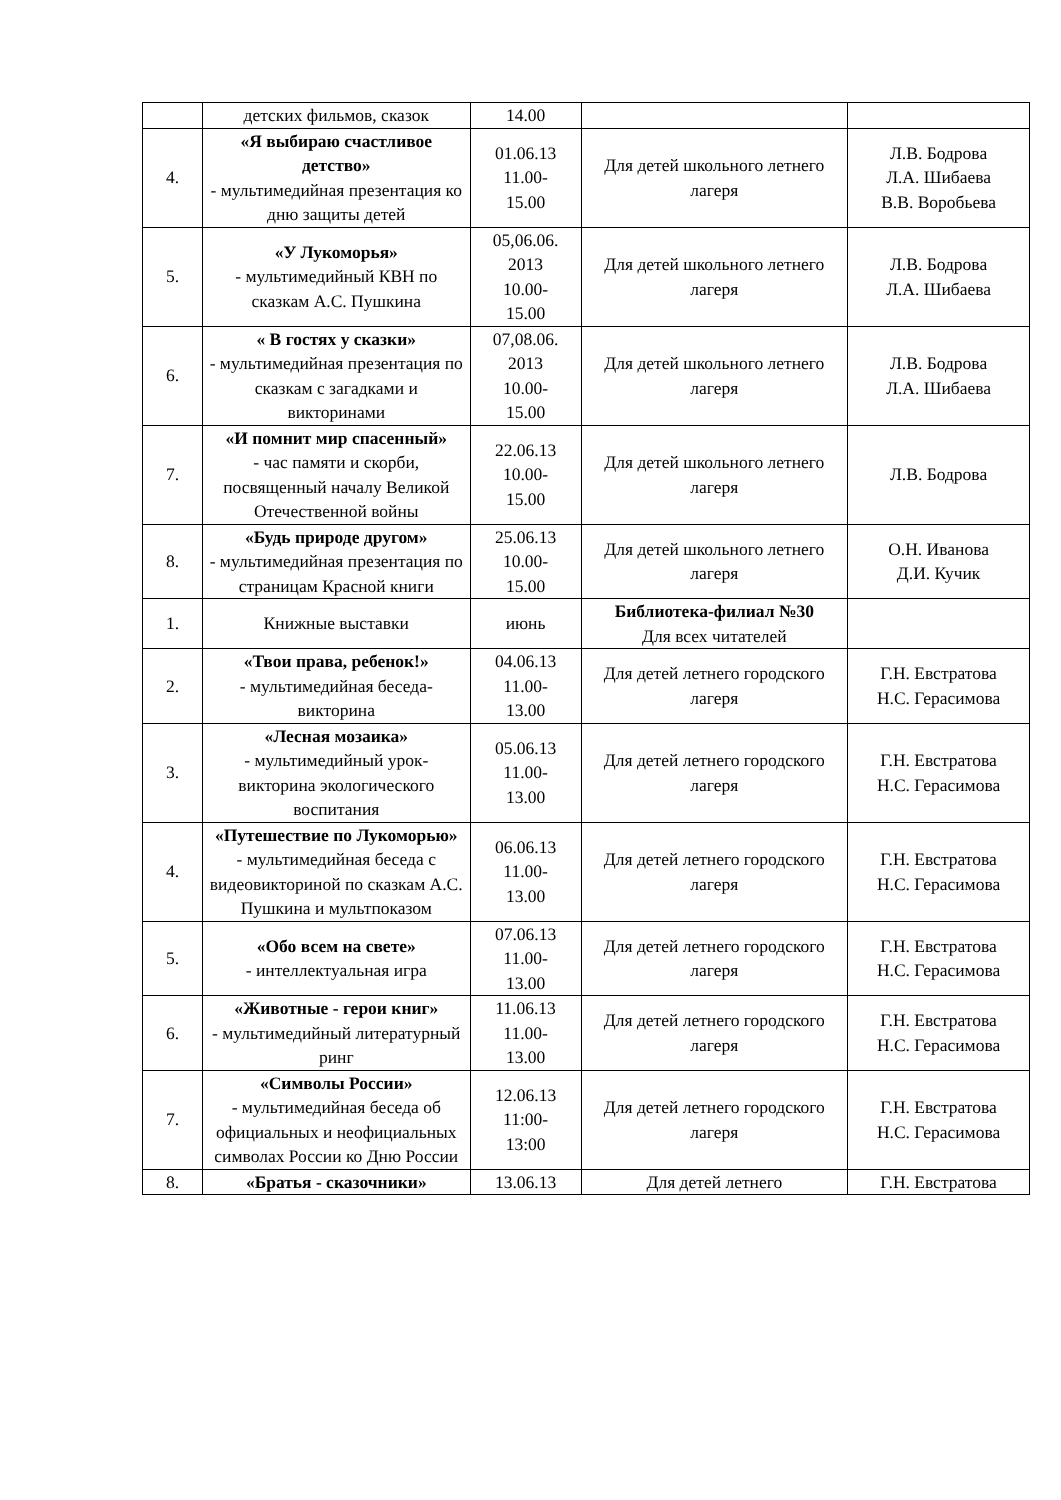| | детских фильмов, сказок | 14.00 | | |
| 4. | «Я выбираю счастливое детство» - мультимедийная презентация ко дню защиты детей | 01.06.13 11.00- 15.00 | Для детей школьного летнего лагеря | Л.В. Бодрова Л.А. Шибаева В.В. Воробьева |
| 5. | «У Лукоморья» - мультимедийный КВН по сказкам А.С. Пушкина | 05,06.06. 2013 10.00- 15.00 | Для детей школьного летнего лагеря | Л.В. Бодрова Л.А. Шибаева |
| 6. | « В гостях у сказки» - мультимедийная презентация по сказкам с загадками и викторинами | 07,08.06. 2013 10.00- 15.00 | Для детей школьного летнего лагеря | Л.В. Бодрова Л.А. Шибаева |
| 7. | «И помнит мир спасенный» - час памяти и скорби, посвященный началу Великой Отечественной войны | 22.06.13 10.00- 15.00 | Для детей школьного летнего лагеря | Л.В. Бодрова |
| 8. | «Будь природе другом» - мультимедийная презентация по страницам Красной книги | 25.06.13 10.00- 15.00 | Для детей школьного летнего лагеря | О.Н. Иванова Д.И. Кучик |
| 1. | Книжные выставки | июнь | Библиотека-филиал №30 Для всех читателей | |
| 2. | «Твои права, ребенок!» - мультимедийная беседа-викторина | 04.06.13 11.00- 13.00 | Для детей летнего городского лагеря | Г.Н. Евстратова Н.С. Герасимова |
| 3. | «Лесная мозаика» - мультимедийный урок-викторина экологического воспитания | 05.06.13 11.00- 13.00 | Для детей летнего городского лагеря | Г.Н. Евстратова Н.С. Герасимова |
| 4. | «Путешествие по Лукоморью» - мультимедийная беседа с видеовикториной по сказкам А.С. Пушкина и мультпоказом | 06.06.13 11.00- 13.00 | Для детей летнего городского лагеря | Г.Н. Евстратова Н.С. Герасимова |
| 5. | «Обо всем на свете» - интеллектуальная игра | 07.06.13 11.00- 13.00 | Для детей летнего городского лагеря | Г.Н. Евстратова Н.С. Герасимова |
| 6. | «Животные - герои книг» - мультимедийный литературный ринг | 11.06.13 11.00- 13.00 | Для детей летнего городского лагеря | Г.Н. Евстратова Н.С. Герасимова |
| 7. | «Символы России» - мультимедийная беседа об официальных и неофициальных символах России ко Дню России | 12.06.13 11:00- 13:00 | Для детей летнего городского лагеря | Г.Н. Евстратова Н.С. Герасимова |
| 8. | «Братья - сказочники» | 13.06.13 | Для детей летнего | Г.Н. Евстратова |